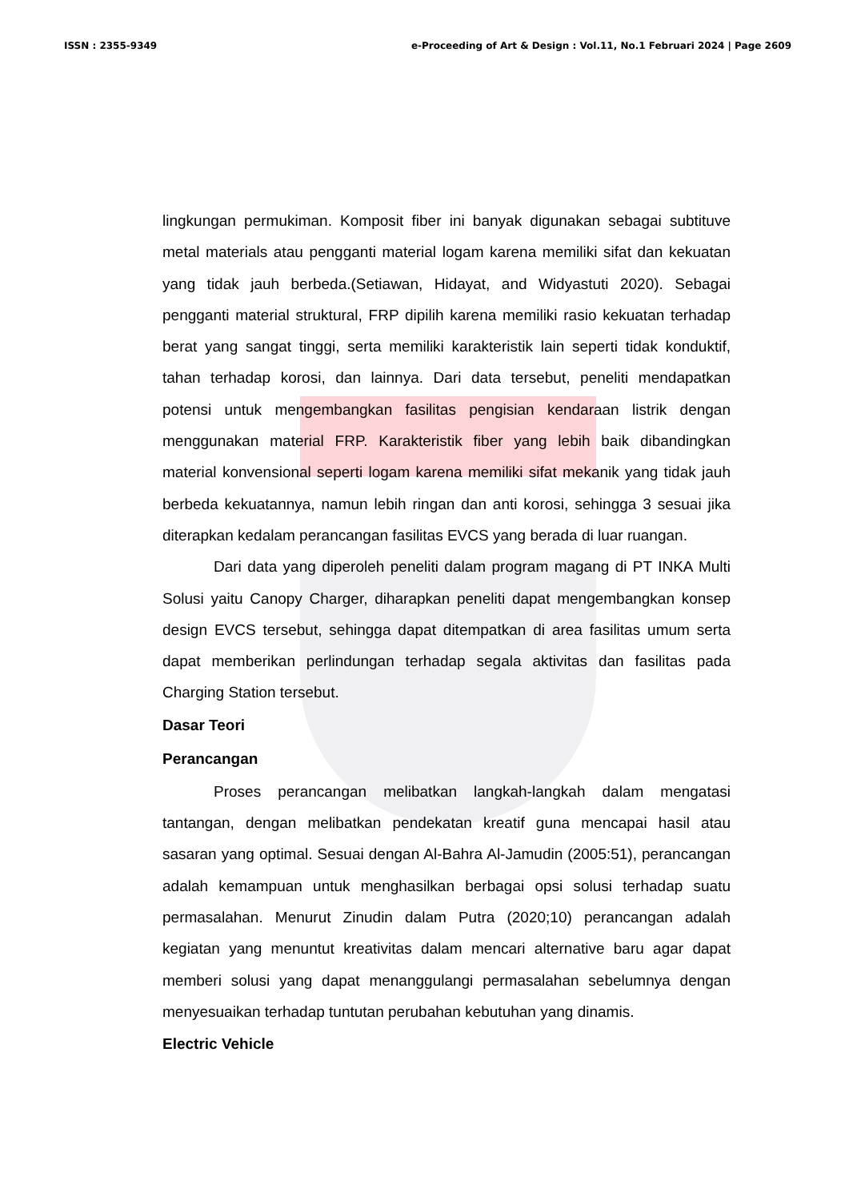ISSN : 2355-9349 e-Proceeding of Art & Design : Vol.11, No.1 Februari 2024 | Page 2609
lingkungan permukiman. Komposit fiber ini banyak digunakan sebagai subtituve metal materials atau pengganti material logam karena memiliki sifat dan kekuatan yang tidak jauh berbeda.(Setiawan, Hidayat, and Widyastuti 2020). Sebagai pengganti material struktural, FRP dipilih karena memiliki rasio kekuatan terhadap berat yang sangat tinggi, serta memiliki karakteristik lain seperti tidak konduktif, tahan terhadap korosi, dan lainnya. Dari data tersebut, peneliti mendapatkan potensi untuk mengembangkan fasilitas pengisian kendaraan listrik dengan menggunakan material FRP. Karakteristik fiber yang lebih baik dibandingkan material konvensional seperti logam karena memiliki sifat mekanik yang tidak jauh berbeda kekuatannya, namun lebih ringan dan anti korosi, sehingga 3 sesuai jika diterapkan kedalam perancangan fasilitas EVCS yang berada di luar ruangan.
Dari data yang diperoleh peneliti dalam program magang di PT INKA Multi Solusi yaitu Canopy Charger, diharapkan peneliti dapat mengembangkan konsep design EVCS tersebut, sehingga dapat ditempatkan di area fasilitas umum serta dapat memberikan perlindungan terhadap segala aktivitas dan fasilitas pada Charging Station tersebut.
Dasar Teori
Perancangan
Proses perancangan melibatkan langkah-langkah dalam mengatasi tantangan, dengan melibatkan pendekatan kreatif guna mencapai hasil atau sasaran yang optimal. Sesuai dengan Al-Bahra Al-Jamudin (2005:51), perancangan adalah kemampuan untuk menghasilkan berbagai opsi solusi terhadap suatu permasalahan. Menurut Zinudin dalam Putra (2020;10) perancangan adalah kegiatan yang menuntut kreativitas dalam mencari alternative baru agar dapat memberi solusi yang dapat menanggulangi permasalahan sebelumnya dengan menyesuaikan terhadap tuntutan perubahan kebutuhan yang dinamis.
Electric Vehicle